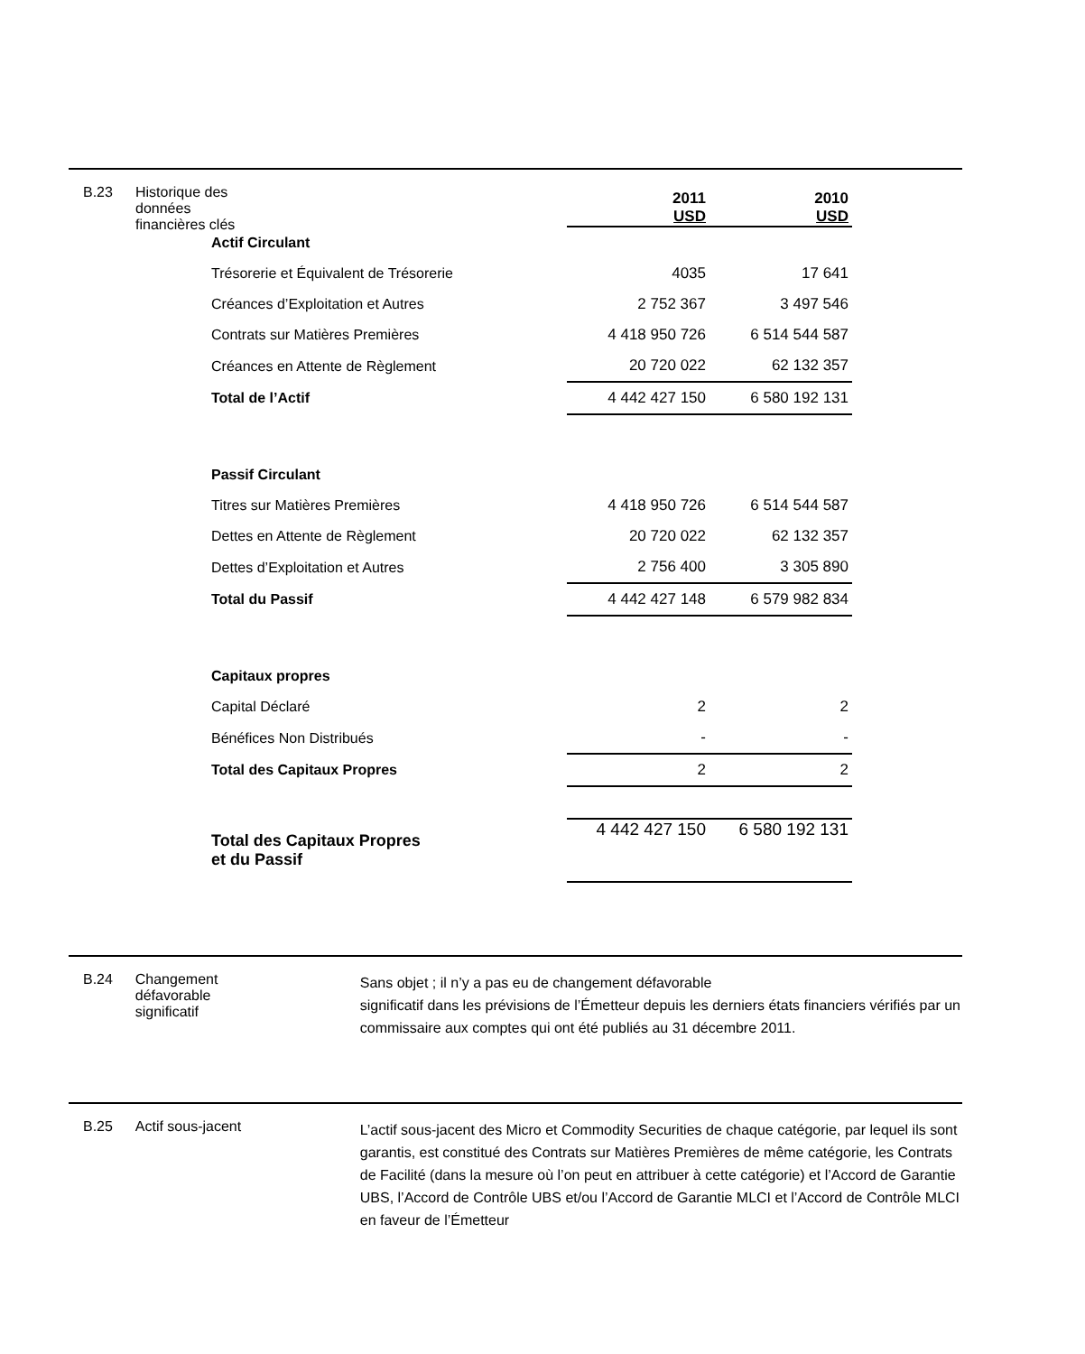B.23 Historique des
données
financières clés
| | 2011 USD | 2010 USD |
| Actif Circulant | | |
| Trésorerie et Équivalent de Trésorerie | 4035 | 17 641 |
| Créances d’Exploitation et Autres | 2 752 367 | 3 497 546 |
| Contrats sur Matières Premières | 4 418 950 726 | 6 514 544 587 |
| Créances en Attente de Règlement | 20 720 022 | 62 132 357 |
| Total de l’Actif | 4 442 427 150 | 6 580 192 131 |
| Passif Circulant | | |
| Titres sur Matières Premières | 4 418 950 726 | 6 514 544 587 |
| Dettes en Attente de Règlement | 20 720 022 | 62 132 357 |
| Dettes d’Exploitation et Autres | 2 756 400 | 3 305 890 |
| Total du Passif | 4 442 427 148 | 6 579 982 834 |
| Capitaux propres | | |
| Capital Déclaré | 2 | 2 |
| Bénéfices Non Distribués | - | - |
| Total des Capitaux Propres | 2 | 2 |
| Total des Capitaux Propres et du Passif | 4 442 427 150 | 6 580 192 131 |
B.24 Changement
défavorable
significatif
Sans objet ; il n’y a pas eu de changement défavorable
significatif dans les prévisions de l’Émetteur depuis les derniers états financiers vérifiés par un commissaire aux comptes qui ont été publiés au 31 décembre 2011.
B.25 Actif sous-jacent
L’actif sous-jacent des Micro et Commodity Securities de chaque catégorie, par lequel ils sont garantis, est constitué des Contrats sur Matières Premières de même catégorie, les Contrats de Facilité (dans la mesure où l’on peut en attribuer à cette catégorie) et l’Accord de Garantie UBS, l’Accord de Contrôle UBS et/ou l’Accord de Garantie MLCI et l’Accord de Contrôle MLCI en faveur de l’Émetteur